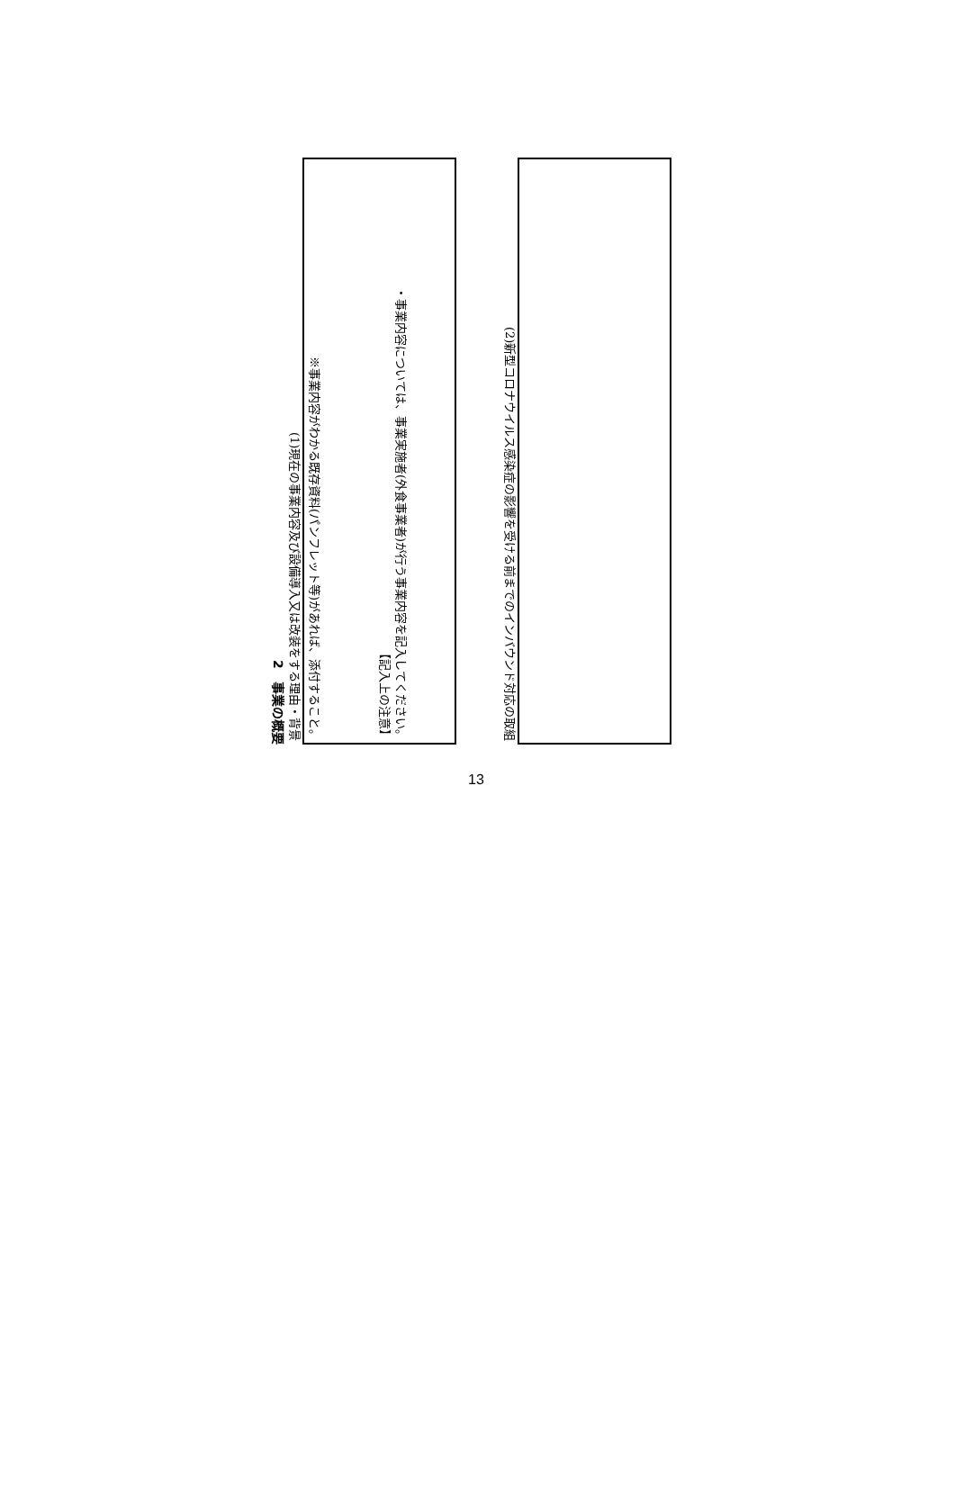2　事業の概要
(1)現在の事業内容及び設備導入又は改装をする理由・背景
※事業内容がわかる既存資料(パンフレット等)があれば、添付すること。
【記入上の注意】
・事業内容については、事業実施者(外食事業者)が行う事業内容を記入してください。
(2)新型コロナウイルス感染症の影響を受ける前までのインバウンド対応の取組
13